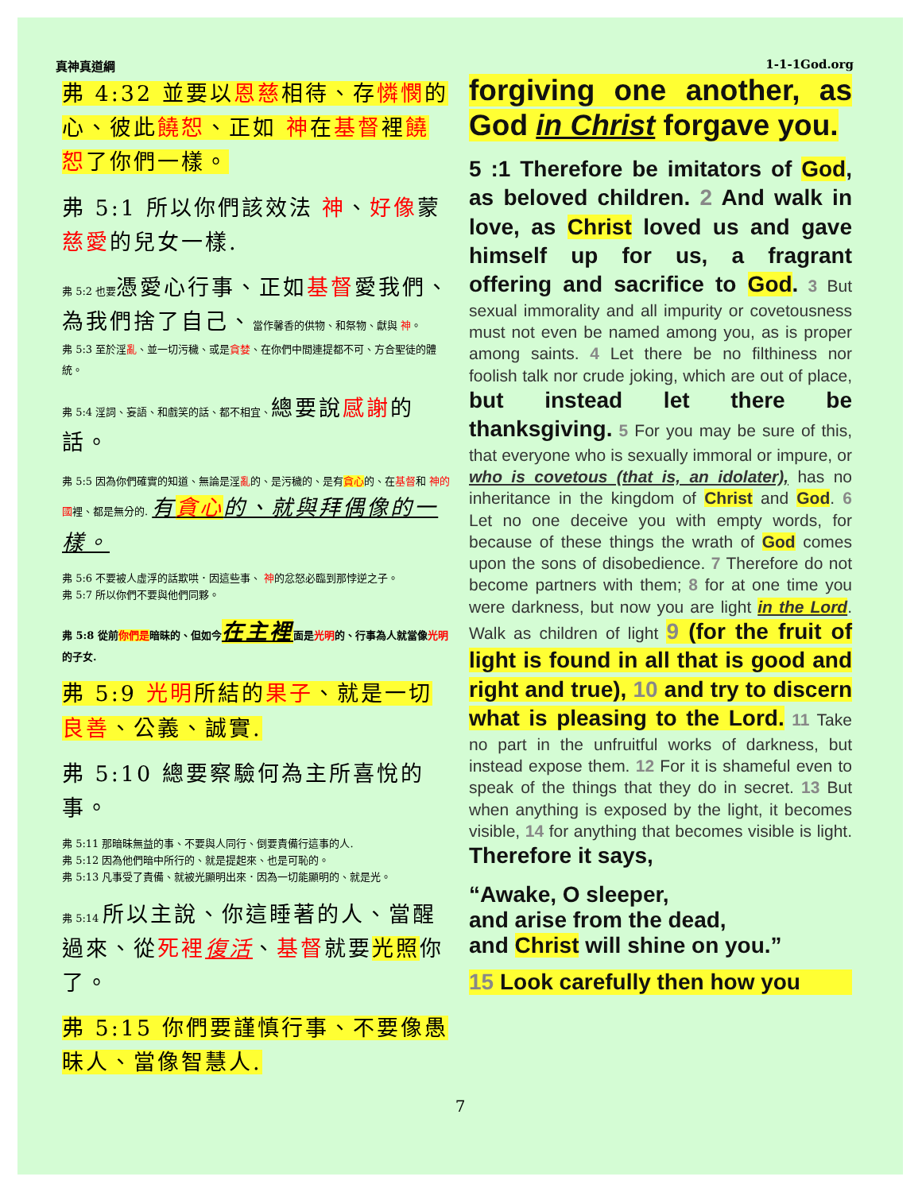真神真道綱 1-1-1God.org
弗 4:32 並要以恩慈相待、存憐憫的心、彼此饒恕、正如 神在基督裡饒恕了你們一樣。
弗 5:1 所以你們該效法 神、好像蒙慈愛的兒女一樣.
弗 5:2 也要 憑愛心行事、正如基督愛我們、為我們捨了自己、當作馨香的供物、和祭物、獻與 神。
弗 5:3 至於淫亂、並一切污穢、或是貪婪、在你們中間連提都不可、方合聖徒的體統。
弗 5:4 淫詞、妄語、和戲笑的話、都不相宜、總要說感謝的話。
弗 5:5 因為你們確實的知道、無論是淫亂的、是污穢的、是有貪心的、在基督和 神的國裡、都是無分的. 有貪心的、就與拜偶像的一樣。
弗 5:6 不要被人虛浮的話欺哄．因這些事、 神的忿怒必臨到那悖逆之子。
弗 5:7 所以你們不要與他們同夥。
弗 5:8 從前你們是暗昧的、但如今在主裡面是光明的、行事為人就當像光明的子女.
弗 5:9 光明所結的果子、就是一切良善、公義、誠實.
弗 5:10 總要察驗何為主所喜悅的事。
弗 5:11 那暗昧無益的事、不要與人同行、倒要責備行這事的人.
弗 5:12 因為他們暗中所行的、就是提起來、也是可恥的。
弗 5:13 凡事受了責備、就被光顯明出來．因為一切能顯明的、就是光。
弗 5:14 所以主說、你這睡著的人、當醒過來、從死裡復活、基督就要光照你了。
弗 5:15 你們要謹慎行事、不要像愚昧人、當像智慧人.
forgiving one another, as God in Christ forgave you.
5 :1 Therefore be imitators of God, as beloved children. 2 And walk in love, as Christ loved us and gave himself up for us, a fragrant offering and sacrifice to God. 3 But sexual immorality and all impurity or covetousness must not even be named among you, as is proper among saints. 4 Let there be no filthiness nor foolish talk nor crude joking, which are out of place, but instead let there be thanksgiving. 5 For you may be sure of this, that everyone who is sexually immoral or impure, or who is covetous (that is, an idolater), has no inheritance in the kingdom of Christ and God. 6 Let no one deceive you with empty words, for because of these things the wrath of God comes upon the sons of disobedience. 7 Therefore do not become partners with them; 8 for at one time you were darkness, but now you are light in the Lord. Walk as children of light 9 (for the fruit of light is found in all that is good and right and true), 10 and try to discern what is pleasing to the Lord. 11 Take no part in the unfruitful works of darkness, but instead expose them. 12 For it is shameful even to speak of the things that they do in secret. 13 But when anything is exposed by the light, it becomes visible, 14 for anything that becomes visible is light. Therefore it says,
“Awake, O sleeper,
and arise from the dead,
and Christ will shine on you.”
15 Look carefully then how you
7